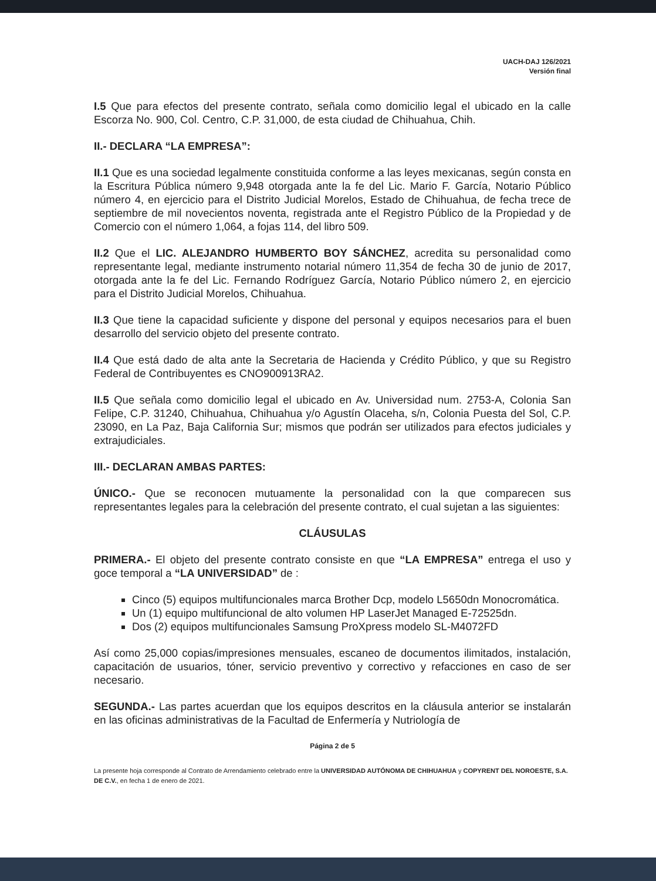UACH-DAJ 126/2021
Versión final
I.5 Que para efectos del presente contrato, señala como domicilio legal el ubicado en la calle Escorza No. 900, Col. Centro, C.P. 31,000, de esta ciudad de Chihuahua, Chih.
II.- DECLARA “LA EMPRESA”:
II.1 Que es una sociedad legalmente constituida conforme a las leyes mexicanas, según consta en la Escritura Pública número 9,948 otorgada ante la fe del Lic. Mario F. García, Notario Público número 4, en ejercicio para el Distrito Judicial Morelos, Estado de Chihuahua, de fecha trece de septiembre de mil novecientos noventa, registrada ante el Registro Público de la Propiedad y de Comercio con el número 1,064, a fojas 114, del libro 509.
II.2 Que el LIC. ALEJANDRO HUMBERTO BOY SÁNCHEZ, acredita su personalidad como representante legal, mediante instrumento notarial número 11,354 de fecha 30 de junio de 2017, otorgada ante la fe del Lic. Fernando Rodríguez García, Notario Público número 2, en ejercicio para el Distrito Judicial Morelos, Chihuahua.
II.3 Que tiene la capacidad suficiente y dispone del personal y equipos necesarios para el buen desarrollo del servicio objeto del presente contrato.
II.4 Que está dado de alta ante la Secretaria de Hacienda y Crédito Público, y que su Registro Federal de Contribuyentes es CNO900913RA2.
II.5 Que señala como domicilio legal el ubicado en Av. Universidad num. 2753-A, Colonia San Felipe, C.P. 31240, Chihuahua, Chihuahua y/o Agustín Olaceha, s/n, Colonia Puesta del Sol, C.P. 23090, en La Paz, Baja California Sur; mismos que podrán ser utilizados para efectos judiciales y extrajudiciales.
III.- DECLARAN AMBAS PARTES:
ÚNICO.- Que se reconocen mutuamente la personalidad con la que comparecen sus representantes legales para la celebración del presente contrato, el cual sujetan a las siguientes:
CLÁUSULAS
PRIMERA.- El objeto del presente contrato consiste en que “LA EMPRESA” entrega el uso y goce temporal a “LA UNIVERSIDAD” de :
Cinco (5) equipos multifuncionales marca Brother Dcp, modelo L5650dn Monocromática.
Un (1) equipo multifuncional de alto volumen HP LaserJet Managed E-72525dn.
Dos (2) equipos multifuncionales Samsung ProXpress modelo SL-M4072FD
Así como 25,000 copias/impresiones mensuales, escaneo de documentos ilimitados, instalación, capacitación de usuarios, tóner, servicio preventivo y correctivo y refacciones en caso de ser necesario.
SEGUNDA.- Las partes acuerdan que los equipos descritos en la cláusula anterior se instalarán en las oficinas administrativas de la Facultad de Enfermería y Nutriología de
Página 2 de 5
La presente hoja corresponde al Contrato de Arrendamiento celebrado entre la UNIVERSIDAD AUTÓNOMA DE CHIHUAHUA y COPYRENT DEL NOROESTE, S.A. DE C.V., en fecha 1 de enero de 2021.